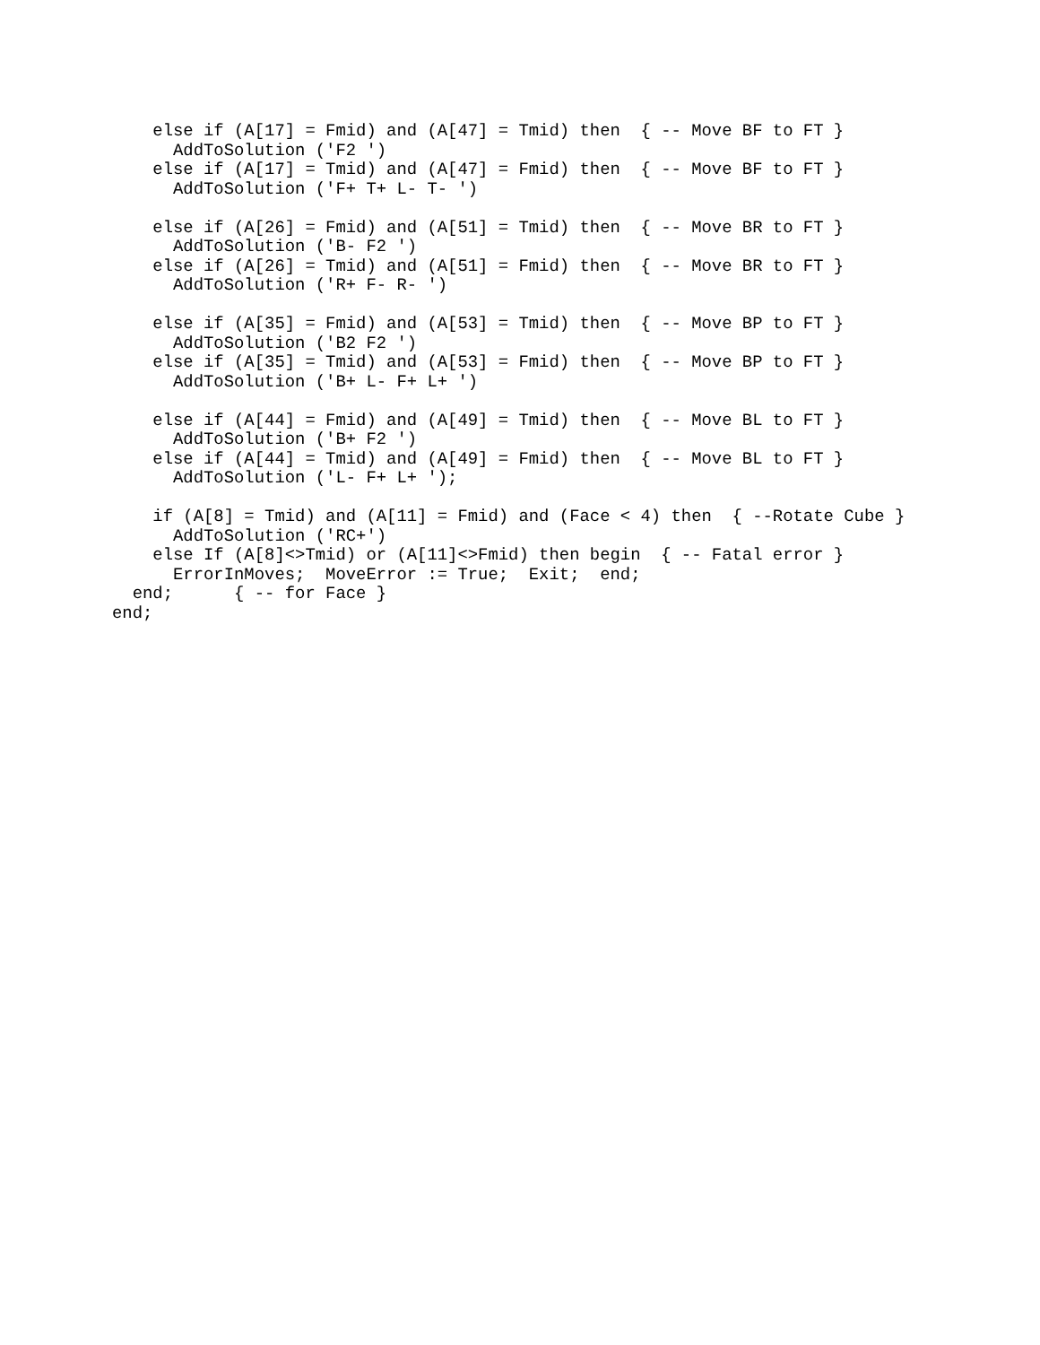else if (A[17] = Fmid) and (A[47] = Tmid) then  { -- Move BF to FT }
      AddToSolution ('F2 ')
    else if (A[17] = Tmid) and (A[47] = Fmid) then  { -- Move BF to FT }
      AddToSolution ('F+ T+ L- T- ')

    else if (A[26] = Fmid) and (A[51] = Tmid) then  { -- Move BR to FT }
      AddToSolution ('B- F2 ')
    else if (A[26] = Tmid) and (A[51] = Fmid) then  { -- Move BR to FT }
      AddToSolution ('R+ F- R- ')

    else if (A[35] = Fmid) and (A[53] = Tmid) then  { -- Move BP to FT }
      AddToSolution ('B2 F2 ')
    else if (A[35] = Tmid) and (A[53] = Fmid) then  { -- Move BP to FT }
      AddToSolution ('B+ L- F+ L+ ')

    else if (A[44] = Fmid) and (A[49] = Tmid) then  { -- Move BL to FT }
      AddToSolution ('B+ F2 ')
    else if (A[44] = Tmid) and (A[49] = Fmid) then  { -- Move BL to FT }
      AddToSolution ('L- F+ L+ ');

    if (A[8] = Tmid) and (A[11] = Fmid) and (Face < 4) then  { --Rotate Cube }
      AddToSolution ('RC+')
    else If (A[8]<>Tmid) or (A[11]<>Fmid) then begin  { -- Fatal error }
      ErrorInMoves;  MoveError := True;  Exit;  end;
  end;      { -- for Face }
end;